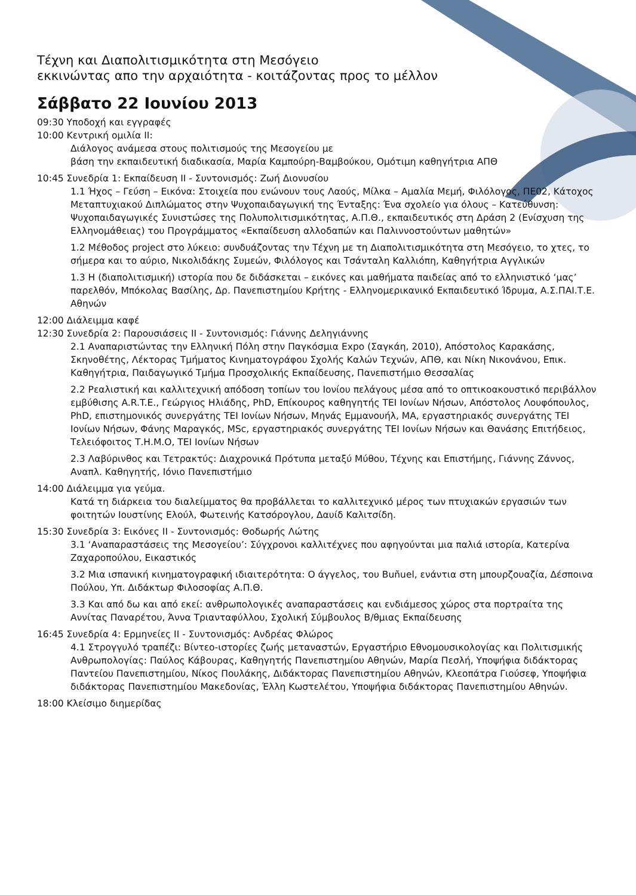Τέχνη και Διαπολιτισμικότητα στη Μεσόγειο
εκκινώντας απο την αρχαιότητα - κοιτάζοντας προς το μέλλον
Σάββατο 22 Ιουνίου 2013
09:30 Υποδοχή και εγγραφές
10:00 Κεντρική ομιλία ΙΙ:
Διάλογος ανάμεσα στους πολιτισμούς της Μεσογείου με
βάση την εκπαιδευτική διαδικασία, Μαρία Καμπούρη-Βαμβούκου, Ομότιμη καθηγήτρια ΑΠΘ
10:45 Συνεδρία 1: Εκπαίδευση ΙΙ - Συντονισμός: Ζωή Διονυσίου
1.1 Ήχος – Γεύση – Εικόνα: Στοιχεία που ενώνουν τους Λαούς, Μίλκα – Αμαλία Μεμή, Φιλόλογος, ΠΕ02, Κάτοχος Μεταπτυχιακού Διπλώματος στην Ψυχοπαιδαγωγική της Ένταξης: Ένα σχολείο για όλους – Κατεύθυνση: Ψυχοπαιδαγωγικές Συνιστώσες της Πολυπολιτισμικότητας, Α.Π.Θ., εκπαιδευτικός στη Δράση 2 (Ενίσχυση της Ελληνομάθειας) του Προγράμματος «Εκπαίδευση αλλοδαπών και Παλιννοστούντων μαθητών»
1.2 Μέθοδος project στο λύκειο: συνδυάζοντας την Τέχνη με τη Διαπολιτισμικότητα στη Μεσόγειο, το χτες, το σήμερα και το αύριο, Νικολιδάκης Συμεών, Φιλόλογος και Τσάνταλη Καλλιόπη, Καθηγήτρια Αγγλικών
1.3 Η (διαπολιτισμική) ιστορία που δε διδάσκεται – εικόνες και μαθήματα παιδείας από το ελληνιστικό ‘μας’ παρελθόν, Μπόκολας Βασίλης, Δρ. Πανεπιστημίου Κρήτης - Ελληνομερικανικό Εκπαιδευτικό Ίδρυμα, Α.Σ.ΠΑΙ.Τ.Ε. Αθηνών
12:00 Διάλειμμα καφέ
12:30 Συνεδρία 2: Παρουσιάσεις ΙΙ - Συντονισμός: Γιάννης Δεληγιάννης
2.1 Αναπαριστώντας την Ελληνική Πόλη στην Παγκόσμια Expo (Σαγκάη, 2010), Απόστολος Καρακάσης, Σκηνοθέτης, Λέκτορας Τμήματος Κινηματογράφου Σχολής Καλών Τεχνών, ΑΠΘ, και Νίκη Νικονάνου, Επικ. Καθηγήτρια, Παιδαγωγικό Τμήμα Προσχολικής Εκπαίδευσης, Πανεπιστήμιο Θεσσαλίας
2.2 Ρεαλιστική και καλλιτεχνική απόδοση τοπίων του Ιονίου πελάγους μέσα από το οπτικοακουστικό περιβάλλον εμβύθισης A.R.T.E., Γεώργιος Ηλιάδης, PhD, Επίκουρος καθηγητής ΤΕΙ Ιονίων Νήσων, Απόστολος Λουφόπουλος, PhD, επιστημονικός συνεργάτης ΤΕΙ Ιονίων Νήσων, Μηνάς Εμμανουήλ, MA, εργαστηριακός συνεργάτης ΤΕΙ Ιονίων Νήσων, Φάνης Μαραγκός, MSc, εργαστηριακός συνεργάτης ΤΕΙ Ιονίων Νήσων και Θανάσης Επιτήδειος, Τελειόφοιτος Τ.Η.Μ.Ο, ΤΕΙ Ιονίων Νήσων
2.3 Λαβύρινθος και Τετρακτύς: Διαχρονικά Πρότυπα μεταξύ Μύθου, Τέχνης και Επιστήμης, Γιάννης Ζάννος, Αναπλ. Καθηγητής, Ιόνιο Πανεπιστήμιο
14:00 Διάλειμμα για γεύμα.
Κατά τη διάρκεια του διαλείμματος θα προβάλλεται το καλλιτεχνικό μέρος των πτυχιακών εργασιών των φοιτητών Ιουστίνης Ελούλ, Φωτεινής Κατσόρογλου, Δαυίδ Καλιτσίδη.
15:30 Συνεδρία 3: Εικόνες ΙΙ - Συντονισμός: Θοδωρής Λώτης
3.1 ‘Αναπαραστάσεις της Μεσογείου’: Σύγχρονοι καλλιτέχνες που αφηγούνται μια παλιά ιστορία, Κατερίνα Ζαχαροπούλου, Εικαστικός
3.2 Μια ισπανική κινηματογραφική ιδιαιτερότητα: Ο άγγελος, του Buñuel, ενάντια στη μπουρζουαζία, Δέσποινα Πούλου, Υπ. Διδάκτωρ Φιλοσοφίας Α.Π.Θ.
3.3 Και από δω και από εκεί: ανθρωπολογικές αναπαραστάσεις και ενδιάμεσος χώρος στα πορτραίτα της Αννίτας Παναρέτου, Άννα Τριανταφύλλου, Σχολική Σύμβουλος Β/θμιας Εκπαίδευσης
16:45 Συνεδρία 4: Ερμηνείες ΙΙ - Συντονισμός: Ανδρέας Φλώρος
4.1 Στρογγυλό τραπέζι: Βίντεο-ιστορίες ζωής μεταναστών, Εργαστήριο Εθνομουσικολογίας και Πολιτισμικής Ανθρωπολογίας: Παύλος Κάβουρας, Καθηγητής Πανεπιστημίου Αθηνών, Μαρία Πεσλή, Υποψήφια διδάκτορας Παντείου Πανεπιστημίου, Νίκος Πουλάκης, Διδάκτορας Πανεπιστημίου Αθηνών, Κλεοπάτρα Γιούσεφ, Υποψήφια διδάκτορας Πανεπιστημίου Μακεδονίας, Έλλη Κωστελέτου, Υποψήφια διδάκτορας Πανεπιστημίου Αθηνών.
18:00 Κλείσιμο διημερίδας